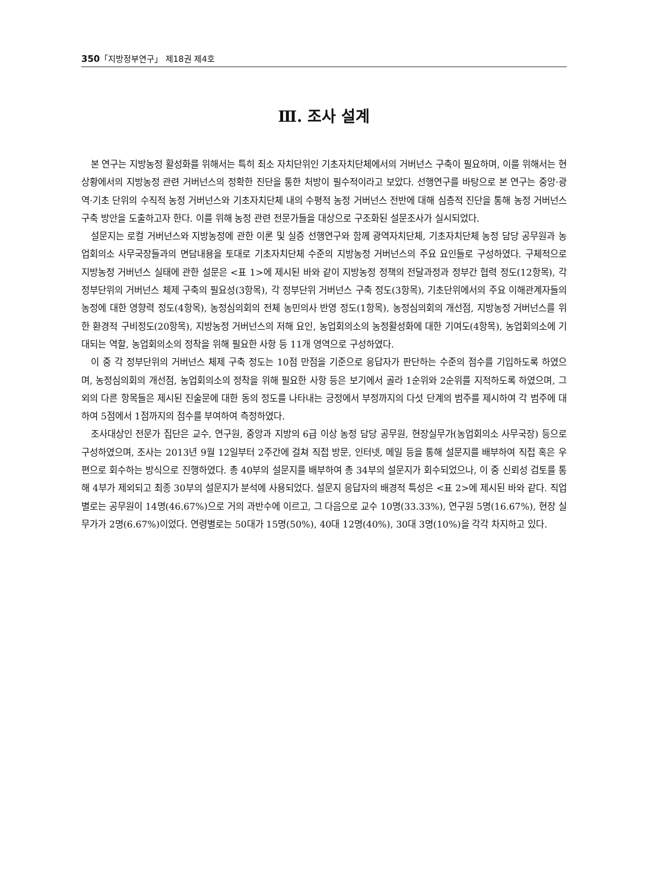350「지방정부연구」 제18권 제4호
Ⅲ. 조사 설계
본 연구는 지방농정 활성화를 위해서는 특히 최소 자치단위인 기초자치단체에서의 거버넌스 구축이 필요하며, 이를 위해서는 현 상황에서의 지방농정 관련 거버넌스의 정확한 진단을 통한 처방이 필수적이라고 보았다. 선행연구를 바탕으로 본 연구는 중앙·광역·기초 단위의 수직적 농정 거버넌스와 기초자치단체 내의 수평적 농정 거버넌스 전반에 대해 심층적 진단을 통해 농정 거버넌스 구축 방안을 도출하고자 한다. 이를 위해 농정 관련 전문가들을 대상으로 구조화된 설문조사가 실시되었다.
설문지는 로컬 거버넌스와 지방농정에 관한 이론 및 실증 선행연구와 함께 광역자치단체, 기초자치단체 농정 담당 공무원과 농업회의소 사무국장들과의 면담내용을 토대로 기초자치단체 수준의 지방농정 거버넌스의 주요 요인들로 구성하였다. 구체적으로 지방농정 거버넌스 실태에 관한 설문은 <표 1>에 제시된 바와 같이 지방농정 정책의 전달과정과 정부간 협력 정도(12항목), 각 정부단위의 거버넌스 체제 구축의 필요성(3항목), 각 정부단위 거버넌스 구축 정도(3항목), 기초단위에서의 주요 이해관계자들의 농정에 대한 영향력 정도(4항목), 농정심의회의 전체 농민의사 반영 정도(1항목), 농정심의회의 개선점, 지방농정 거버넌스를 위한 환경적 구비정도(20항목), 지방농정 거버넌스의 저해 요인, 농업회의소의 농정활성화에 대한 기여도(4항목), 농업회의소에 기대되는 역할, 농업회의소의 정착을 위해 필요한 사항 등 11개 영역으로 구성하였다.
이 중 각 정부단위의 거버넌스 체제 구축 정도는 10점 만점을 기준으로 응답자가 판단하는 수준의 점수를 기입하도록 하였으며, 농정심의회의 개선점, 농업회의소의 정착을 위해 필요한 사항 등은 보기에서 골라 1순위와 2순위를 지적하도록 하였으며, 그 외의 다른 항목들은 제시된 진술문에 대한 동의 정도를 나타내는 긍정에서 부정까지의 다섯 단계의 범주를 제시하여 각 범주에 대하여 5점에서 1점까지의 점수를 부여하여 측정하였다.
조사대상인 전문가 집단은 교수, 연구원, 중앙과 지방의 6급 이상 농정 담당 공무원, 현장실무가(농업회의소 사무국장) 등으로 구성하였으며, 조사는 2013년 9월 12일부터 2주간에 걸쳐 직접 방문, 인터넷, 메일 등을 통해 설문지를 배부하여 직접 혹은 우편으로 회수하는 방식으로 진행하였다. 총 40부의 설문지를 배부하여 총 34부의 설문지가 회수되었으나, 이 중 신뢰성 검토를 통해 4부가 제외되고 최종 30부의 설문지가 분석에 사용되었다. 설문지 응답자의 배경적 특성은 <표 2>에 제시된 바와 같다. 직업별로는 공무원이 14명(46.67%)으로 거의 과반수에 이르고, 그 다음으로 교수 10명(33.33%), 연구원 5명(16.67%), 현장 실무가가 2명(6.67%)이었다. 연령별로는 50대가 15명(50%), 40대 12명(40%), 30대 3명(10%)을 각각 차지하고 있다.